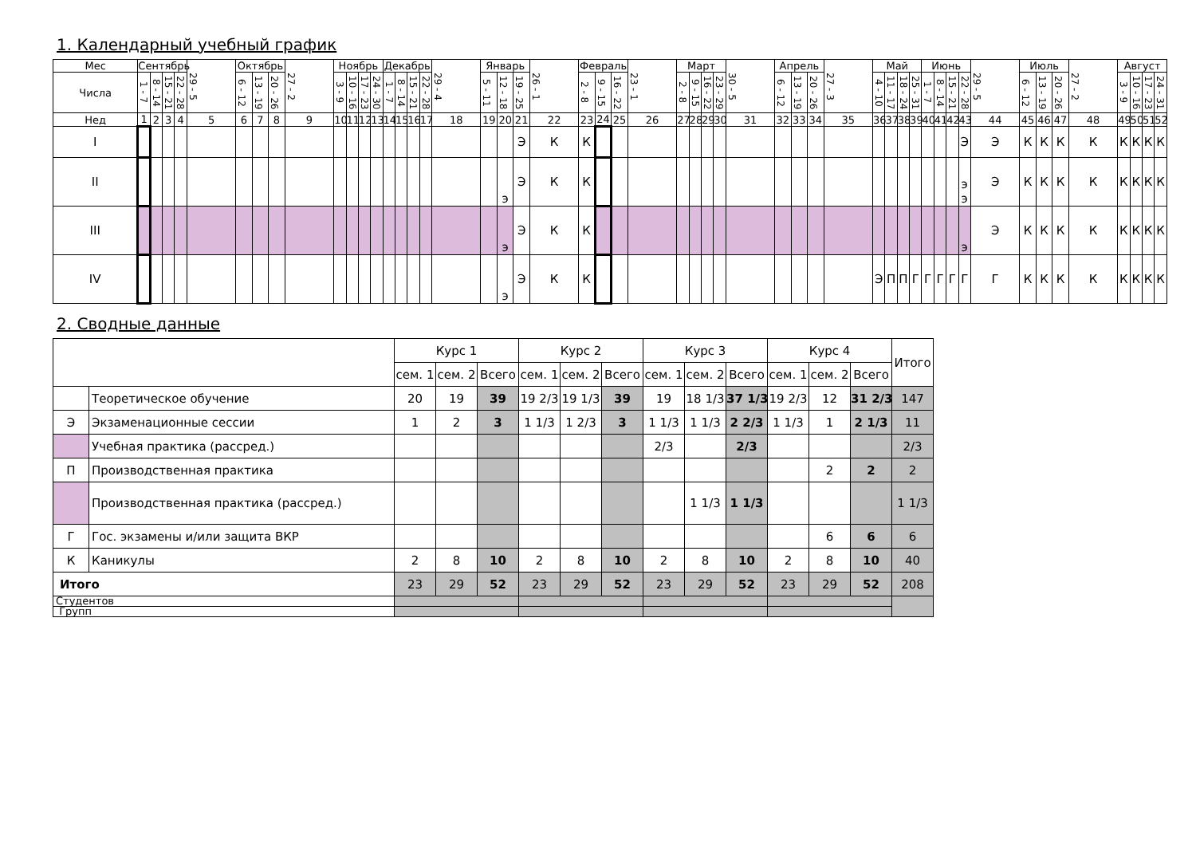1. Календарный учебный график
| Мес | Сентябрь | | | | 29 - 5 | Октябрь | | | 27 - 2 | Ноябрь | | | | Декабрь | | | | 29 - 4 | Январь | | | 26 - 1 | Февраль | | | 23 - 1 | Март | | | | 30 - 5 | Апрель | | | 27 - 3 | Май | | | | Июнь | | | | 29 - 5 | Июль | | | 27 - 2 | Август | | | |
| Числа | 1 - 7 | 8 - 14 | 15 - 21 | 22 - 28 | | 6 - 12 | 13 - 19 | 20 - 26 | | 3 - 9 | 10 - 16 | 17 - 23 | 24 - 30 | 1 - 7 | 8 - 14 | 15 - 21 | 22 - 28 | | 5 - 11 | 12 - 18 | 19 - 25 | | 2 - 8 | 9 - 15 | 16 - 22 | | 2 - 8 | 9 - 15 | 16 - 22 | 23 - 29 | | 6 - 12 | 13 - 19 | 20 - 26 | | 4 - 10 | 11 - 17 | 18 - 24 | 25 - 31 | 1 - 7 | 8 - 14 | 15 - 21 | 22 - 28 | | 6 - 12 | 13 - 19 | 20 - 26 | | 3 - 9 | 10 - 16 | 17 - 23 | 24 - 31 |
| Нед | 1 | 2 | 3 | 4 | 5 | 6 | 7 | 8 | 9 | 10 | 11 | 12 | 13 | 14 | 15 | 16 | 17 | 18 | 19 | 20 | 21 | 22 | 23 | 24 | 25 | 26 | 27 | 28 | 29 | 30 | 31 | 32 | 33 | 34 | 35 | 36 | 37 | 38 | 39 | 40 | 41 | 42 | 43 | 44 | 45 | 46 | 47 | 48 | 49 | 50 | 51 | 52 |
| I | | | | | | | | | | | | | | | | | | | | | Э | К | К | | | | | | | | | | | | | | | | | | | | Э | Э | К | К | К | К | К | К | К | К |
| II | | | | | | | | | | | | | | | | | | | | э | Э | К | К | | | | | | | | | | | | | | | | | | | | э э | Э | К | К | К | К | К | К | К | К |
| III | | | | | | | | | | | | | | | | | | | | э | Э | К | К | | | | | | | | | | | | | | | | | | | | э | Э | К | К | К | К | К | К | К | К |
| IV | | | | | | | | | | | | | | | | | | | | э | Э | К | К | | | | | | | | | | | | | Э | П | П | Г | Г | Г | Г | Г | Г | К | К | К | К | К | К | К | К |
2. Сводные данные
| | | Курс 1 | | | Курс 2 | | | Курс 3 | | | Курс 4 | | | Итого |
| | | сем. 1 | сем. 2 | Всего | сем. 1 | сем. 2 | Всего | сем. 1 | сем. 2 | Всего | сем. 1 | сем. 2 | Всего | |
| | Теоретическое обучение | 20 | 19 | 39 | 19 2/3 | 19 1/3 | 39 | 19 | 18 1/3 | 37 1/3 | 19 2/3 | 12 | 31 2/3 | 147 |
| Э | Экзаменационные сессии | 1 | 2 | 3 | 1 1/3 | 1 2/3 | 3 | 1 1/3 | 1 1/3 | 2 2/3 | 1 1/3 | 1 | 2 1/3 | 11 |
| | Учебная практика (рассред.) | | | | | | | 2/3 | | 2/3 | | | | 2/3 |
| П | Производственная практика | | | | | | | | | | | 2 | 2 | 2 |
| | Производственная практика (рассред.) | | | | | | | | 1 1/3 | 1 1/3 | | | | 1 1/3 |
| Г | Гос. экзамены и/или защита ВКР | | | | | | | | | | | 6 | 6 | 6 |
| К | Каникулы | 2 | 8 | 10 | 2 | 8 | 10 | 2 | 8 | 10 | 2 | 8 | 10 | 40 |
| Итого | | 23 | 29 | 52 | 23 | 29 | 52 | 23 | 29 | 52 | 23 | 29 | 52 | 208 |
| Студентов | | | | | | | | | | | | | | |
| Групп | | | | | | | | | | | | | | |